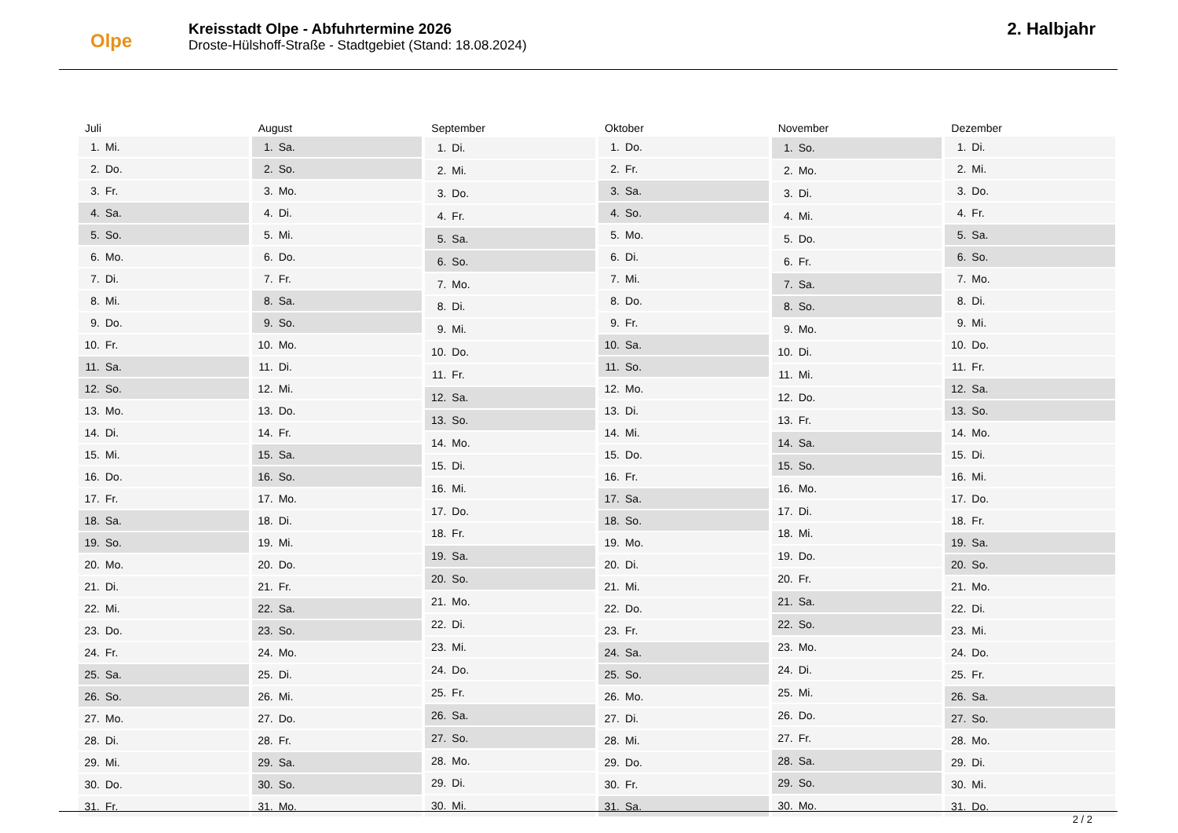Olpe
Kreisstadt Olpe - Abfuhrtermine 2026
Droste-Hülshoff-Straße - Stadtgebiet (Stand: 18.08.2024)
2. Halbjahr
| Juli | |
| --- | --- |
| 1. | Mi. |
| 2. | Do. |
| 3. | Fr. |
| 4. | Sa. |
| 5. | So. |
| 6. | Mo. |
| 7. | Di. |
| 8. | Mi. |
| 9. | Do. |
| 10. | Fr. |
| 11. | Sa. |
| 12. | So. |
| 13. | Mo. |
| 14. | Di. |
| 15. | Mi. |
| 16. | Do. |
| 17. | Fr. |
| 18. | Sa. |
| 19. | So. |
| 20. | Mo. |
| 21. | Di. |
| 22. | Mi. |
| 23. | Do. |
| 24. | Fr. |
| 25. | Sa. |
| 26. | So. |
| 27. | Mo. |
| 28. | Di. |
| 29. | Mi. |
| 30. | Do. |
| 31. | Fr. |
| August | |
| --- | --- |
| 1. | Sa. |
| 2. | So. |
| 3. | Mo. |
| 4. | Di. |
| 5. | Mi. |
| 6. | Do. |
| 7. | Fr. |
| 8. | Sa. |
| 9. | So. |
| 10. | Mo. |
| 11. | Di. |
| 12. | Mi. |
| 13. | Do. |
| 14. | Fr. |
| 15. | Sa. |
| 16. | So. |
| 17. | Mo. |
| 18. | Di. |
| 19. | Mi. |
| 20. | Do. |
| 21. | Fr. |
| 22. | Sa. |
| 23. | So. |
| 24. | Mo. |
| 25. | Di. |
| 26. | Mi. |
| 27. | Do. |
| 28. | Fr. |
| 29. | Sa. |
| 30. | So. |
| 31. | Mo. |
| September | |
| --- | --- |
| 1. | Di. |
| 2. | Mi. |
| 3. | Do. |
| 4. | Fr. |
| 5. | Sa. |
| 6. | So. |
| 7. | Mo. |
| 8. | Di. |
| 9. | Mi. |
| 10. | Do. |
| 11. | Fr. |
| 12. | Sa. |
| 13. | So. |
| 14. | Mo. |
| 15. | Di. |
| 16. | Mi. |
| 17. | Do. |
| 18. | Fr. |
| 19. | Sa. |
| 20. | So. |
| 21. | Mo. |
| 22. | Di. |
| 23. | Mi. |
| 24. | Do. |
| 25. | Fr. |
| 26. | Sa. |
| 27. | So. |
| 28. | Mo. |
| 29. | Di. |
| 30. | Mi. |
| Oktober | |
| --- | --- |
| 1. | Do. |
| 2. | Fr. |
| 3. | Sa. |
| 4. | So. |
| 5. | Mo. |
| 6. | Di. |
| 7. | Mi. |
| 8. | Do. |
| 9. | Fr. |
| 10. | Sa. |
| 11. | So. |
| 12. | Mo. |
| 13. | Di. |
| 14. | Mi. |
| 15. | Do. |
| 16. | Fr. |
| 17. | Sa. |
| 18. | So. |
| 19. | Mo. |
| 20. | Di. |
| 21. | Mi. |
| 22. | Do. |
| 23. | Fr. |
| 24. | Sa. |
| 25. | So. |
| 26. | Mo. |
| 27. | Di. |
| 28. | Mi. |
| 29. | Do. |
| 30. | Fr. |
| 31. | Sa. |
| November | |
| --- | --- |
| 1. | So. |
| 2. | Mo. |
| 3. | Di. |
| 4. | Mi. |
| 5. | Do. |
| 6. | Fr. |
| 7. | Sa. |
| 8. | So. |
| 9. | Mo. |
| 10. | Di. |
| 11. | Mi. |
| 12. | Do. |
| 13. | Fr. |
| 14. | Sa. |
| 15. | So. |
| 16. | Mo. |
| 17. | Di. |
| 18. | Mi. |
| 19. | Do. |
| 20. | Fr. |
| 21. | Sa. |
| 22. | So. |
| 23. | Mo. |
| 24. | Di. |
| 25. | Mi. |
| 26. | Do. |
| 27. | Fr. |
| 28. | Sa. |
| 29. | So. |
| 30. | Mo. |
| Dezember | |
| --- | --- |
| 1. | Di. |
| 2. | Mi. |
| 3. | Do. |
| 4. | Fr. |
| 5. | Sa. |
| 6. | So. |
| 7. | Mo. |
| 8. | Di. |
| 9. | Mi. |
| 10. | Do. |
| 11. | Fr. |
| 12. | Sa. |
| 13. | So. |
| 14. | Mo. |
| 15. | Di. |
| 16. | Mi. |
| 17. | Do. |
| 18. | Fr. |
| 19. | Sa. |
| 20. | So. |
| 21. | Mo. |
| 22. | Di. |
| 23. | Mi. |
| 24. | Do. |
| 25. | Fr. |
| 26. | Sa. |
| 27. | So. |
| 28. | Mo. |
| 29. | Di. |
| 30. | Mi. |
| 31. | Do. |
2 / 2